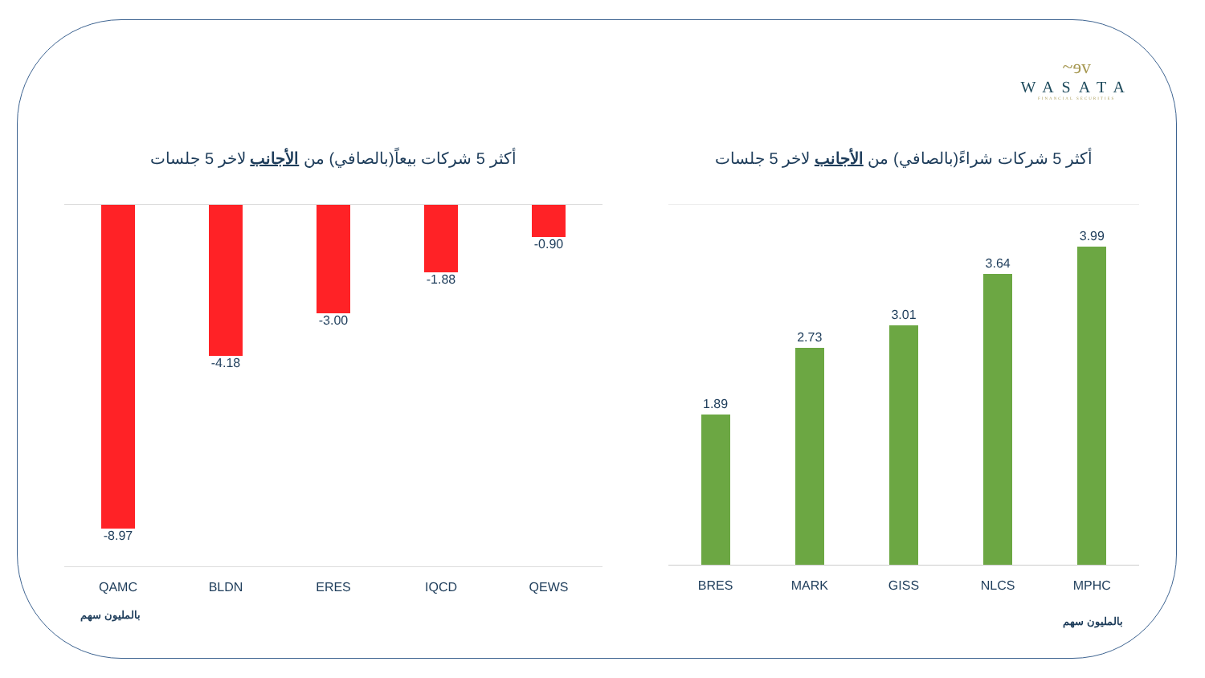~ɘv
WASATA
FINANCIAL SECURITIES
أكثر 5 شركات بيعاً(بالصافي) من الأجانب لاخر 5 جلسات
-8.97 -4.18 -3.00 -1.88 -0.90
QAMC BLDN ERES IQCD QEWS
بالمليون سهم
أكثر 5 شركات شراءً(بالصافي) من الأجانب لاخر 5 جلسات
1.89
2.73
3.01
3.64
3.99
BRES MARK GISS NLCS MPHC
بالمليون سهم